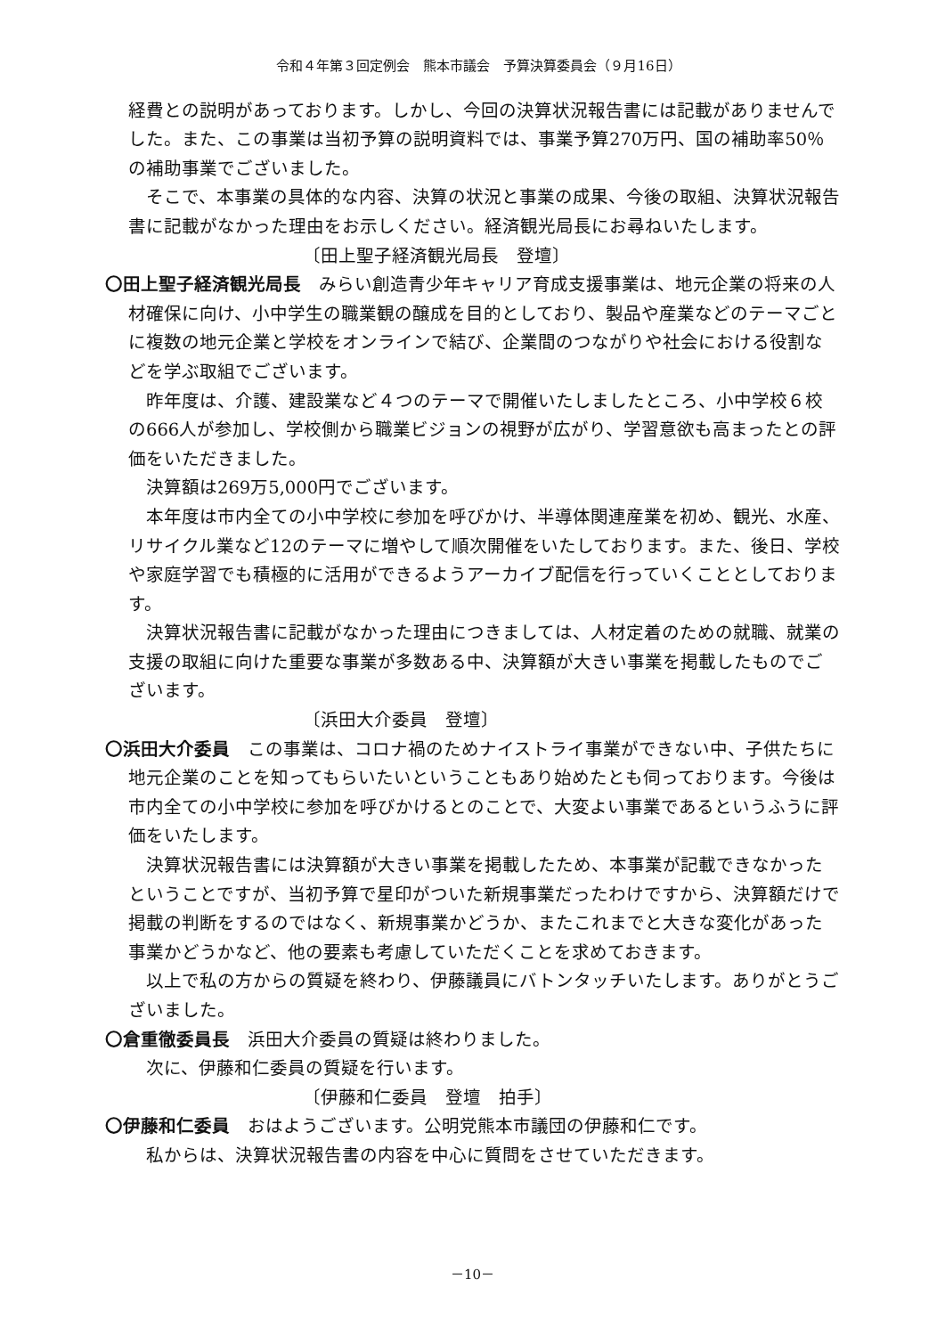令和４年第３回定例会　熊本市議会　予算決算委員会（９月16日）
経費との説明があっております。しかし、今回の決算状況報告書には記載がありませんでした。また、この事業は当初予算の説明資料では、事業予算270万円、国の補助率50％の補助事業でございました。
そこで、本事業の具体的な内容、決算の状況と事業の成果、今後の取組、決算状況報告書に記載がなかった理由をお示しください。経済観光局長にお尋ねいたします。
〔田上聖子経済観光局長　登壇〕
〇田上聖子経済観光局長　みらい創造青少年キャリア育成支援事業は、地元企業の将来の人材確保に向け、小中学生の職業観の醸成を目的としており、製品や産業などのテーマごとに複数の地元企業と学校をオンラインで結び、企業間のつながりや社会における役割などを学ぶ取組でございます。
昨年度は、介護、建設業など４つのテーマで開催いたしましたところ、小中学校６校の666人が参加し、学校側から職業ビジョンの視野が広がり、学習意欲も高まったとの評価をいただきました。
決算額は269万5,000円でございます。
本年度は市内全ての小中学校に参加を呼びかけ、半導体関連産業を初め、観光、水産、リサイクル業など12のテーマに増やして順次開催をいたしております。また、後日、学校や家庭学習でも積極的に活用ができるようアーカイブ配信を行っていくこととしております。
決算状況報告書に記載がなかった理由につきましては、人材定着のための就職、就業の支援の取組に向けた重要な事業が多数ある中、決算額が大きい事業を掲載したものでございます。
〔浜田大介委員　登壇〕
〇浜田大介委員　この事業は、コロナ禍のためナイストライ事業ができない中、子供たちに地元企業のことを知ってもらいたいということもあり始めたとも伺っております。今後は市内全ての小中学校に参加を呼びかけるとのことで、大変よい事業であるというふうに評価をいたします。
決算状況報告書には決算額が大きい事業を掲載したため、本事業が記載できなかったということですが、当初予算で星印がついた新規事業だったわけですから、決算額だけで掲載の判断をするのではなく、新規事業かどうか、またこれまでと大きな変化があった事業かどうかなど、他の要素も考慮していただくことを求めておきます。
以上で私の方からの質疑を終わり、伊藤議員にバトンタッチいたします。ありがとうございました。
〇倉重徹委員長　浜田大介委員の質疑は終わりました。
次に、伊藤和仁委員の質疑を行います。
〔伊藤和仁委員　登壇　拍手〕
〇伊藤和仁委員　おはようございます。公明党熊本市議団の伊藤和仁です。
私からは、決算状況報告書の内容を中心に質問をさせていただきます。
－10－